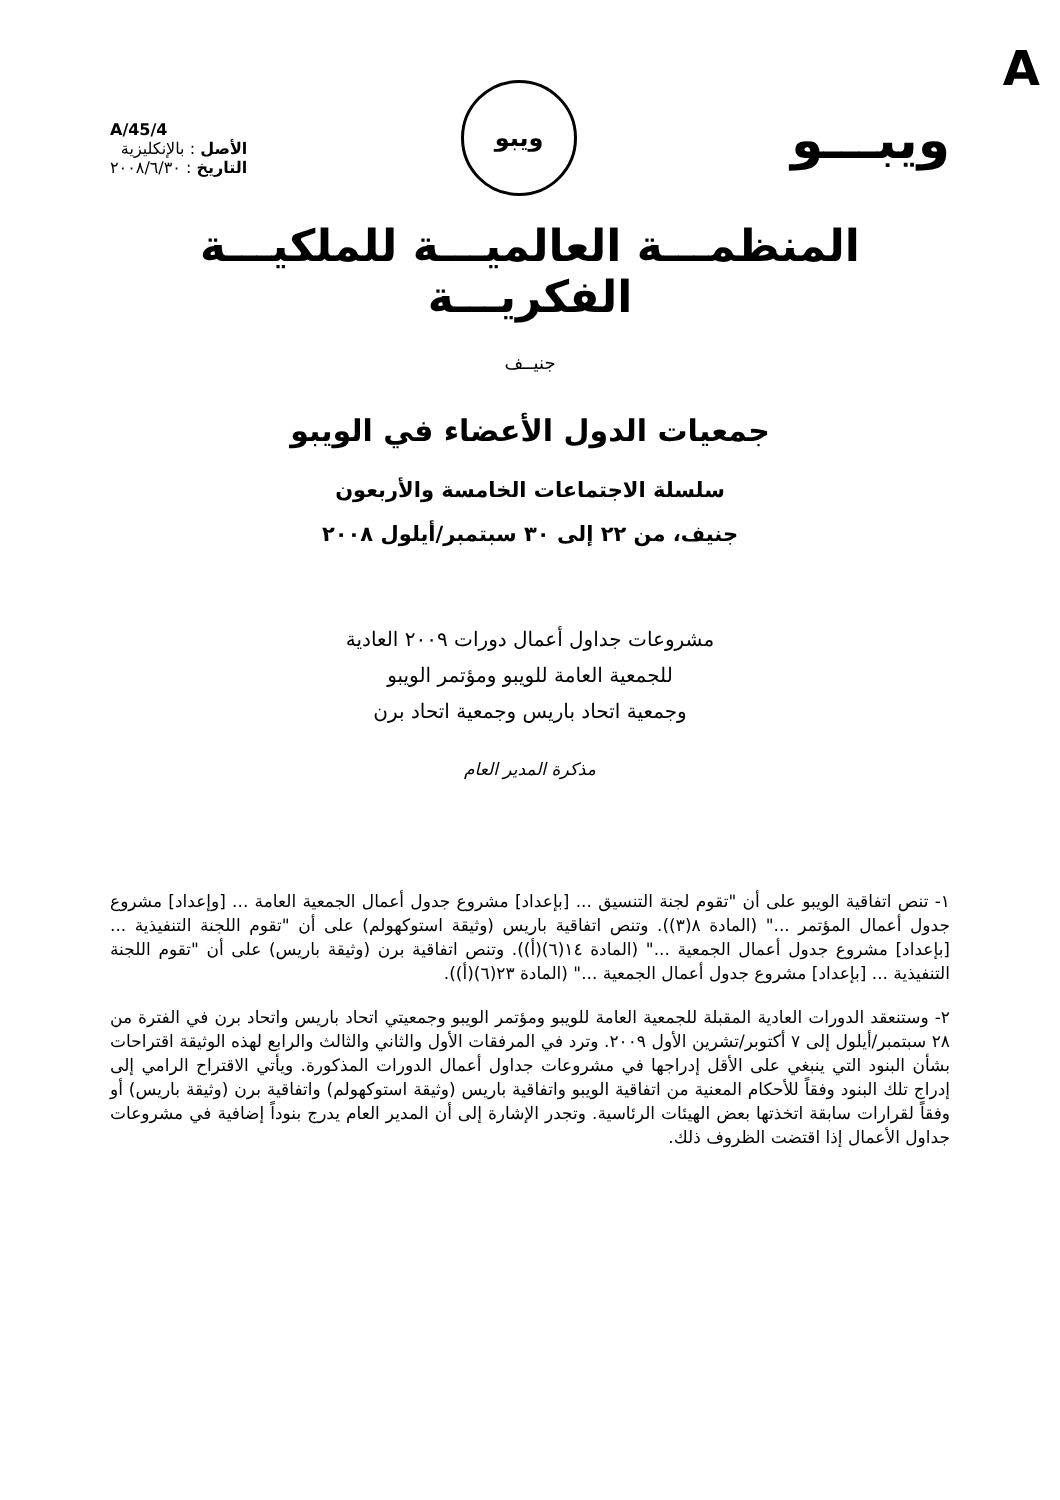A
ويبـــو
ويبو
A/45/4
الأصل : بالإنكليزية
التاريخ : ٢٠٠٨/٦/٣٠
المنظمـــة العالميـــة للملكيـــة الفكريـــة
جنيــف
جمعيات الدول الأعضاء في الويبو
سلسلة الاجتماعات الخامسة والأربعون
جنيف، من ٢٢ إلى ٣٠ سبتمبر/أيلول ٢٠٠٨
مشروعات جداول أعمال دورات ٢٠٠٩ العادية
للجمعية العامة للويبو ومؤتمر الويبو
وجمعية اتحاد باريس وجمعية اتحاد برن
مذكرة المدير العام
١- تنص اتفاقية الويبو على أن "تقوم لجنة التنسيق ... [بإعداد] مشروع جدول أعمال الجمعية العامة ... [وإعداد] مشروع جدول أعمال المؤتمر ..." (المادة ٨(٣)). وتنص اتفاقية باريس (وثيقة استوكهولم) على أن "تقوم اللجنة التنفيذية ... [بإعداد] مشروع جدول أعمال الجمعية ..." (المادة ١٤(٦)(أ)). وتنص اتفاقية برن (وثيقة باريس) على أن "تقوم اللجنة التنفيذية ... [بإعداد] مشروع جدول أعمال الجمعية ..." (المادة ٢٣(٦)(أ)).
٢- وستنعقد الدورات العادية المقبلة للجمعية العامة للويبو ومؤتمر الويبو وجمعيتي اتحاد باريس واتحاد برن في الفترة من ٢٨ سبتمبر/أيلول إلى ٧ أكتوبر/تشرين الأول ٢٠٠٩. وترد في المرفقات الأول والثاني والثالث والرابع لهذه الوثيقة اقتراحات بشأن البنود التي ينبغي على الأقل إدراجها في مشروعات جداول أعمال الدورات المذكورة. ويأتي الاقتراح الرامي إلى إدراج تلك البنود وفقاً للأحكام المعنية من اتفاقية الويبو واتفاقية باريس (وثيقة استوكهولم) واتفاقية برن (وثيقة باريس) أو وفقاً لقرارات سابقة اتخذتها بعض الهيئات الرئاسية. وتجدر الإشارة إلى أن المدير العام يدرج بنوداً إضافية في مشروعات جداول الأعمال إذا اقتضت الظروف ذلك.